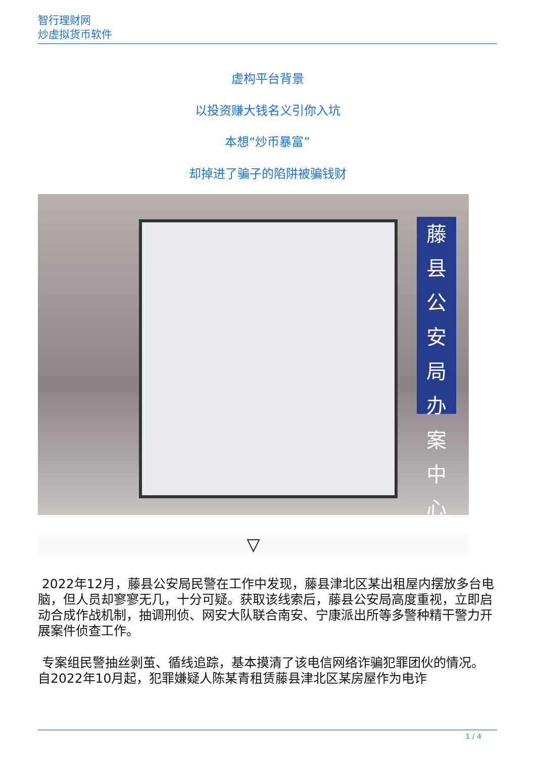智行理财网
炒虚拟货币软件
虚构平台背景
以投资赚大钱名义引你入坑
本想“炒币暴富”
却掉进了骗子的陷阱被骗钱财
藤县公安局
办
案
中
心
▽
2022年12月，藤县公安局民警在工作中发现，藤县津北区某出租屋内摆放多台电脑，但人员却寥寥无几，十分可疑。获取该线索后，藤县公安局高度重视，立即启动合成作战机制，抽调刑侦、网安大队联合南安、宁康派出所等多警种精干警力开展案件侦查工作。
专案组民警抽丝剥茧、循线追踪，基本摸清了该电信网络诈骗犯罪团伙的情况。自2022年10月起，犯罪嫌疑人陈某青租赁藤县津北区某房屋作为电诈
1 / 4